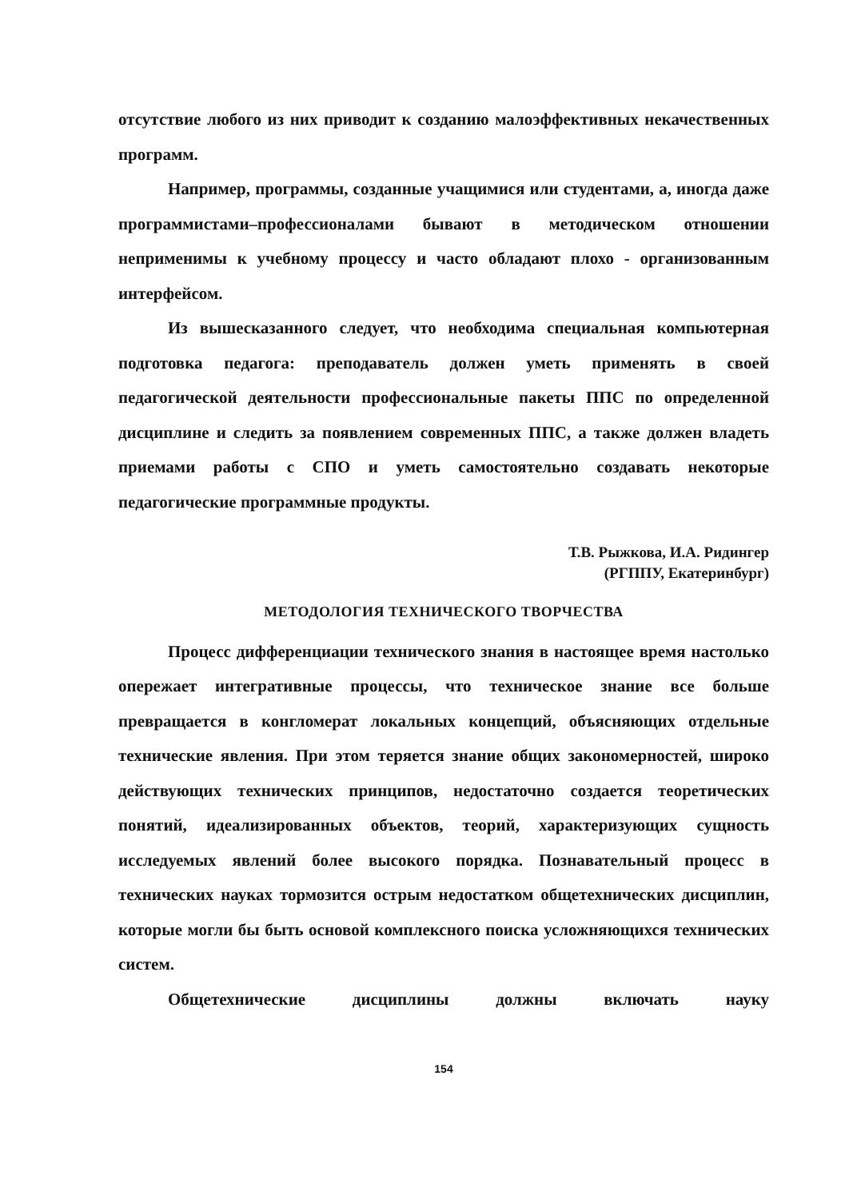отсутствие любого из них приводит к созданию малоэффективных некачественных программ.
Например, программы, созданные учащимися или студентами, а, иногда даже программистами–профессионалами бывают в методическом отношении неприменимы к учебному процессу и часто обладают плохо - организованным интерфейсом.
Из вышесказанного следует, что необходима специальная компьютерная подготовка педагога: преподаватель должен уметь применять в своей педагогической деятельности профессиональные пакеты ППС по определенной дисциплине и следить за появлением современных ППС, а также должен владеть приемами работы с СПО и уметь самостоятельно создавать некоторые педагогические программные продукты.
Т.В. Рыжкова, И.А. Ридингер
(РГППУ, Екатеринбург)
МЕТОДОЛОГИЯ ТЕХНИЧЕСКОГО ТВОРЧЕСТВА
Процесс дифференциации технического знания в настоящее время настолько опережает интегративные процессы, что техническое знание все больше превращается в конгломерат локальных концепций, объясняющих отдельные технические явления. При этом теряется знание общих закономерностей, широко действующих технических принципов, недостаточно создается теоретических понятий, идеализированных объектов, теорий, характеризующих сущность исследуемых явлений более высокого порядка. Познавательный процесс в технических науках тормозится острым недостатком общетехнических дисциплин, которые могли бы быть основой комплексного поиска усложняющихся технических систем.
Общетехнические дисциплины должны включать науку
154